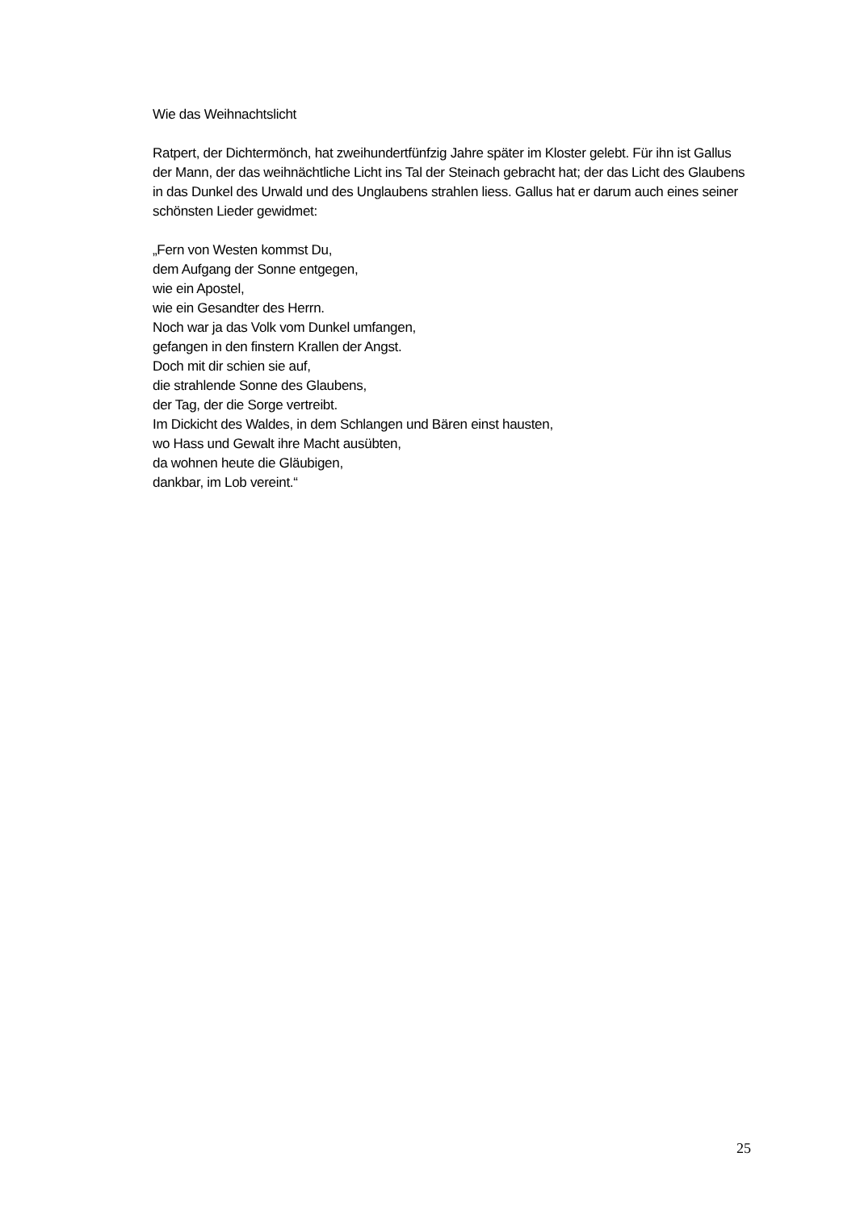Wie das Weihnachtslicht
Ratpert, der Dichtermönch, hat zweihundertfünfzig Jahre später im Kloster gelebt. Für ihn ist Gallus der Mann, der das weihnächtliche Licht ins Tal der Steinach gebracht hat; der das Licht des Glaubens in das Dunkel des Urwald und des Unglaubens strahlen liess. Gallus hat er darum auch eines seiner schönsten Lieder gewidmet:
„Fern von Westen kommst Du,
dem Aufgang der Sonne entgegen,
wie ein Apostel,
wie ein Gesandter des Herrn.
Noch war ja das Volk vom Dunkel umfangen,
gefangen in den finstern Krallen der Angst.
Doch mit dir schien sie auf,
die strahlende Sonne des Glaubens,
der Tag, der die Sorge vertreibt.
Im Dickicht des Waldes, in dem Schlangen und Bären einst hausten,
wo Hass und Gewalt ihre Macht ausübten,
da wohnen heute die Gläubigen,
dankbar, im Lob vereint.“
25